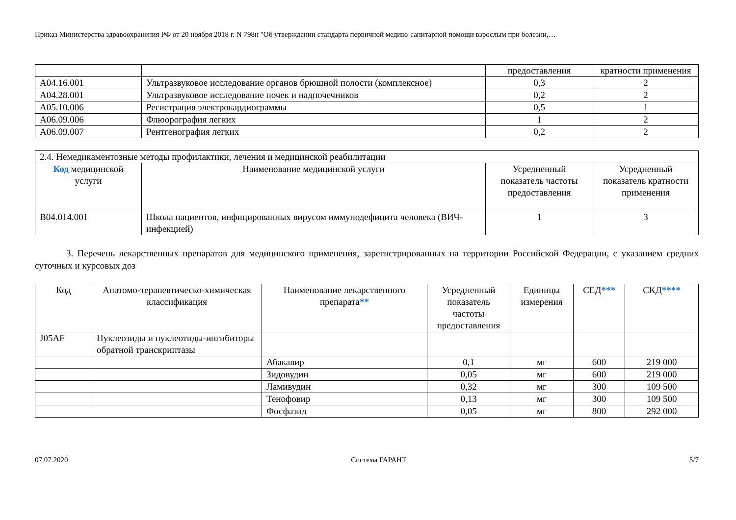Приказ Министерства здравоохранения РФ от 20 ноября 2018 г. N 798н "Об утверждении стандарта первичной медико-санитарной помощи взрослым при болезни,…
| | | предоставления | кратности применения |
| A04.16.001 | Ультразвуковое исследование органов брюшной полости (комплексное) | 0,3 | 2 |
| A04.28.001 | Ультразвуковое исследование почек и надпочечников | 0,2 | 2 |
| A05.10.006 | Регистрация электрокардиограммы | 0,5 | 1 |
| A06.09.006 | Флюорография легких | 1 | 2 |
| A06.09.007 | Рентгенография легких | 0,2 | 2 |
| 2.4. Немедикаментозные методы профилактики, лечения и медицинской реабилитации | | | |
| Код медицинской услуги | Наименование медицинской услуги | Усредненный показатель частоты предоставления | Усредненный показатель кратности применения |
| B04.014.001 | Школа пациентов, инфицированных вирусом иммунодефицита человека (ВИЧ-инфекцией) | 1 | 3 |
3. Перечень лекарственных препаратов для медицинского применения, зарегистрированных на территории Российской Федерации, с указанием средних суточных и курсовых доз
| Код | Анатомо-терапевтическо-химическая классификация | Наименование лекарственного препарата ** | Усредненный показатель частоты предоставления | Единицы измерения | СЕД *** | СКД **** |
| --- | --- | --- | --- | --- | --- | --- |
| J05AF | Нуклеозиды и нуклеотиды-ингибиторы обратной транскриптазы | | | | | |
| | | Абакавир | 0,1 | мг | 600 | 219 000 |
| | | Зидовудин | 0,05 | мг | 600 | 219 000 |
| | | Ламивудин | 0,32 | мг | 300 | 109 500 |
| | | Тенофовир | 0,13 | мг | 300 | 109 500 |
| | | Фосфазид | 0,05 | мг | 800 | 292 000 |
07.07.2020 Система ГАРАНТ 5/7